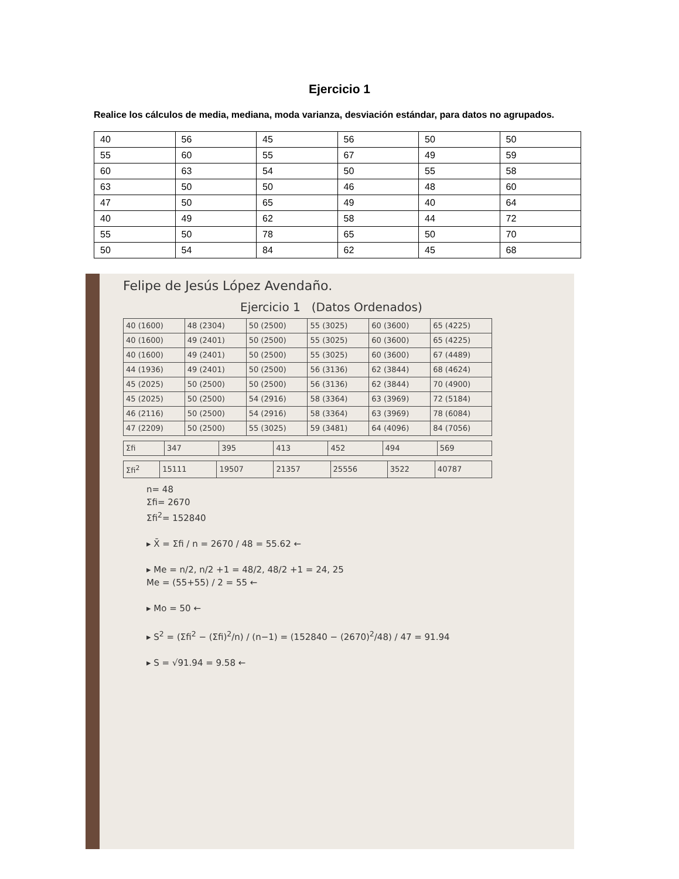Ejercicio 1
Realice los cálculos de media, mediana, moda varianza, desviación estándar, para datos no agrupados.
| 40 | 56 | 45 | 56 | 50 | 50 |
| 55 | 60 | 55 | 67 | 49 | 59 |
| 60 | 63 | 54 | 50 | 55 | 58 |
| 63 | 50 | 50 | 46 | 48 | 60 |
| 47 | 50 | 65 | 49 | 40 | 64 |
| 40 | 49 | 62 | 58 | 44 | 72 |
| 55 | 50 | 78 | 65 | 50 | 70 |
| 50 | 54 | 84 | 62 | 45 | 68 |
Felipe de Jesús López Avendaño.
Ejercicio 1 (Datos Ordenados)
| 40 (1600) | 48 (2304) | 50 (2500) | 55 (3025) | 60 (3600) | 65 (4225) |
| 40 (1600) | 49 (2401) | 50 (2500) | 55 (3025) | 60 (3600) | 65 (4225) |
| 40 (1600) | 49 (2401) | 50 (2500) | 55 (3025) | 60 (3600) | 67 (4489) |
| 44 (1936) | 49 (2401) | 50 (2500) | 56 (3136) | 62 (3844) | 68 (4624) |
| 45 (2025) | 50 (2500) | 50 (2500) | 56 (3136) | 62 (3844) | 70 (4900) |
| 45 (2025) | 50 (2500) | 54 (2916) | 58 (3364) | 63 (3969) | 72 (5184) |
| 46 (2116) | 50 (2500) | 54 (2916) | 58 (3364) | 63 (3969) | 78 (6084) |
| 47 (2209) | 50 (2500) | 55 (3025) | 59 (3481) | 64 (4096) | 84 (7056) |
| Σfi | 347 | 395 | 413 | 452 | 494 | 569 |
| Σfi<sup>2</sup> | 15111 | 19507 | 21357 | 25556 | 3522 | 40787 |
n= 48
Σfi= 2670
Σfi<sup>2</sup>= 152840
▸ X̄ = Σfi / n = 2670 / 48 = 55.62 ←
▸ Me = n/2, n/2 +1 = 48/2, 48/2 +1 = 24, 25
Me = (55+55) / 2 = 55 ←
▸ Mo = 50 ←
▸ S<sup>2</sup> = (Σfi<sup>2</sup> − (Σfi)<sup>2</sup>/n) / (n−1) = (152840 − (2670)<sup>2</sup>/48) / 47 = 91.94
▸ S = √91.94 = 9.58 ←